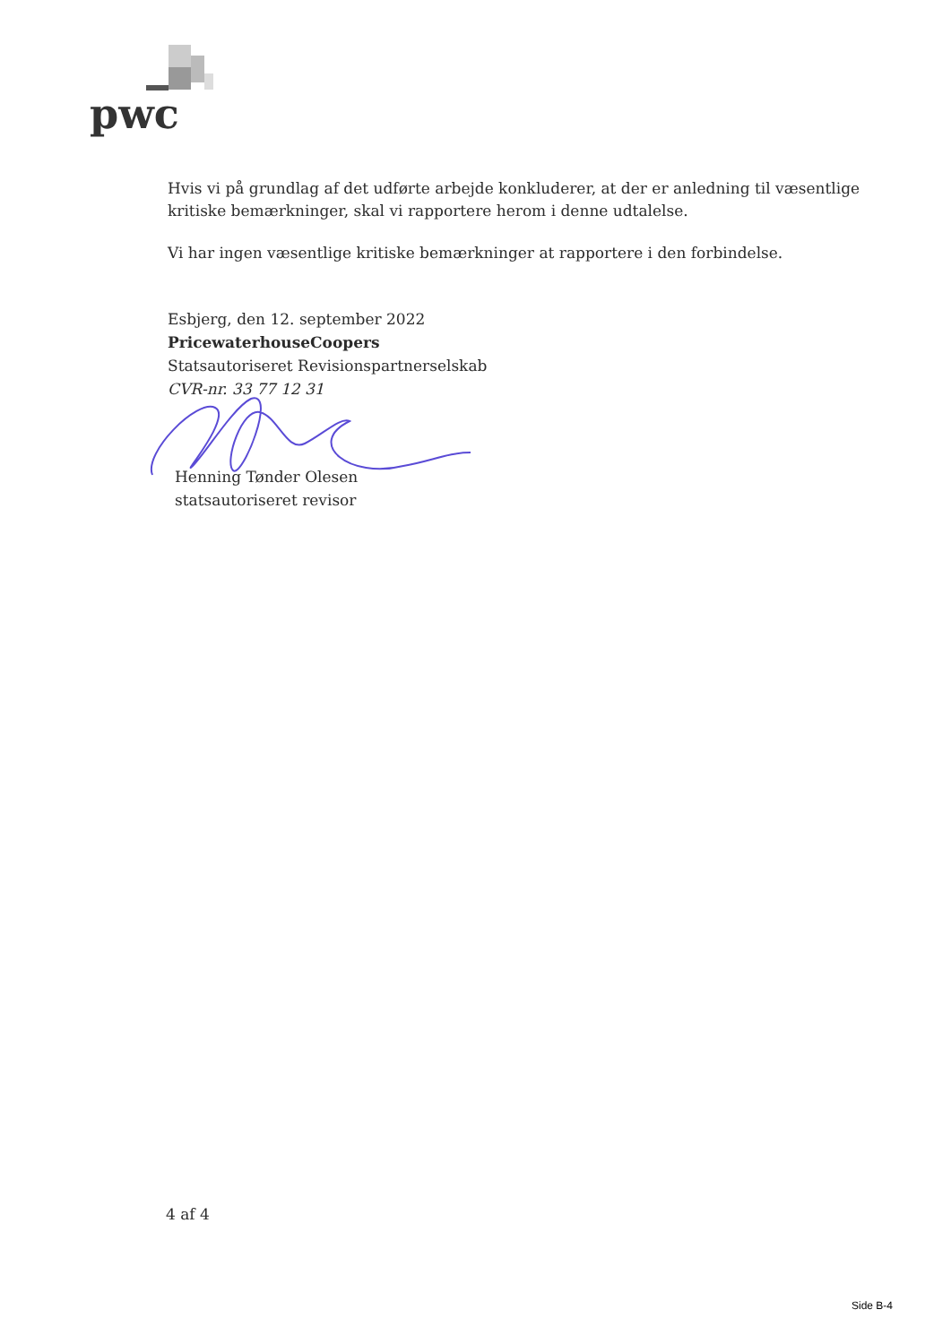pwc
Hvis vi på grundlag af det udførte arbejde konkluderer, at der er anledning til væsentlige kritiske bemærkninger, skal vi rapportere herom i denne udtalelse.
Vi har ingen væsentlige kritiske bemærkninger at rapportere i den forbindelse.
Esbjerg, den 12. september 2022
PricewaterhouseCoopers
Statsautoriseret Revisionspartnerselskab
CVR-nr. 33 77 12 31
Henning Tønder Olesen
statsautoriseret revisor
4 af 4
Side B-4